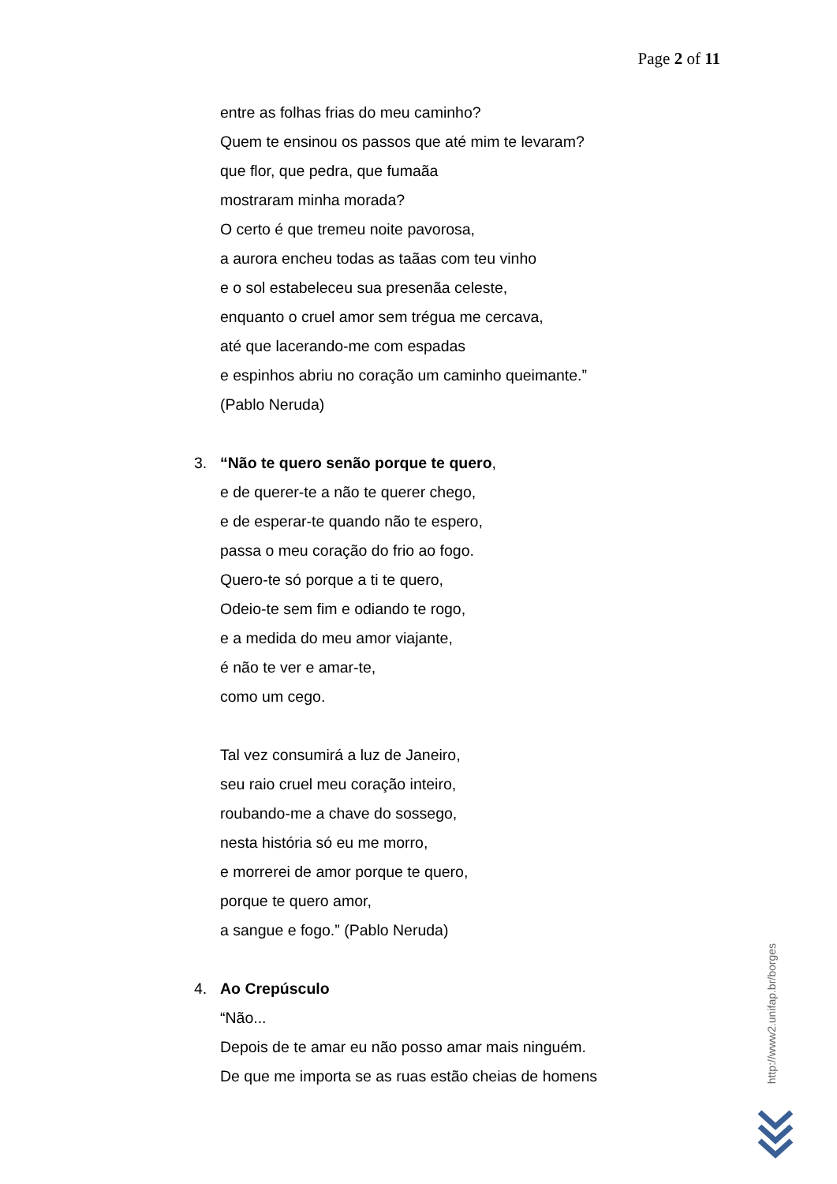Page 2 of 11
entre as folhas frias do meu caminho?
Quem te ensinou os passos que até mim te levaram?
que flor, que pedra, que fumaãa
mostraram minha morada?
O certo é que tremeu noite pavorosa,
a aurora encheu todas as taãas com teu vinho
e o sol estabeleceu sua presenãa celeste,
enquanto o cruel amor sem trégua me cercava,
até que lacerando-me com espadas
e espinhos abriu no coração um caminho queimante.”
(Pablo Neruda)
3. “Não te quero senão porque te quero,
e de querer-te a não te querer chego,
e de esperar-te quando não te espero,
passa o meu coração do frio ao fogo.
Quero-te só porque a ti te quero,
Odeio-te sem fim e odiando te rogo,
e a medida do meu amor viajante,
é não te ver e amar-te,
como um cego.
Tal vez consumirá a luz de Janeiro,
seu raio cruel meu coração inteiro,
roubando-me a chave do sossego,
nesta história só eu me morro,
e morrerei de amor porque te quero,
porque te quero amor,
a sangue e fogo.” (Pablo Neruda)
4. Ao Crepúsculo
“Não...
Depois de te amar eu não posso amar mais ninguém.
De que me importa se as ruas estão cheias de homens
http://www2.unifap.br/borges